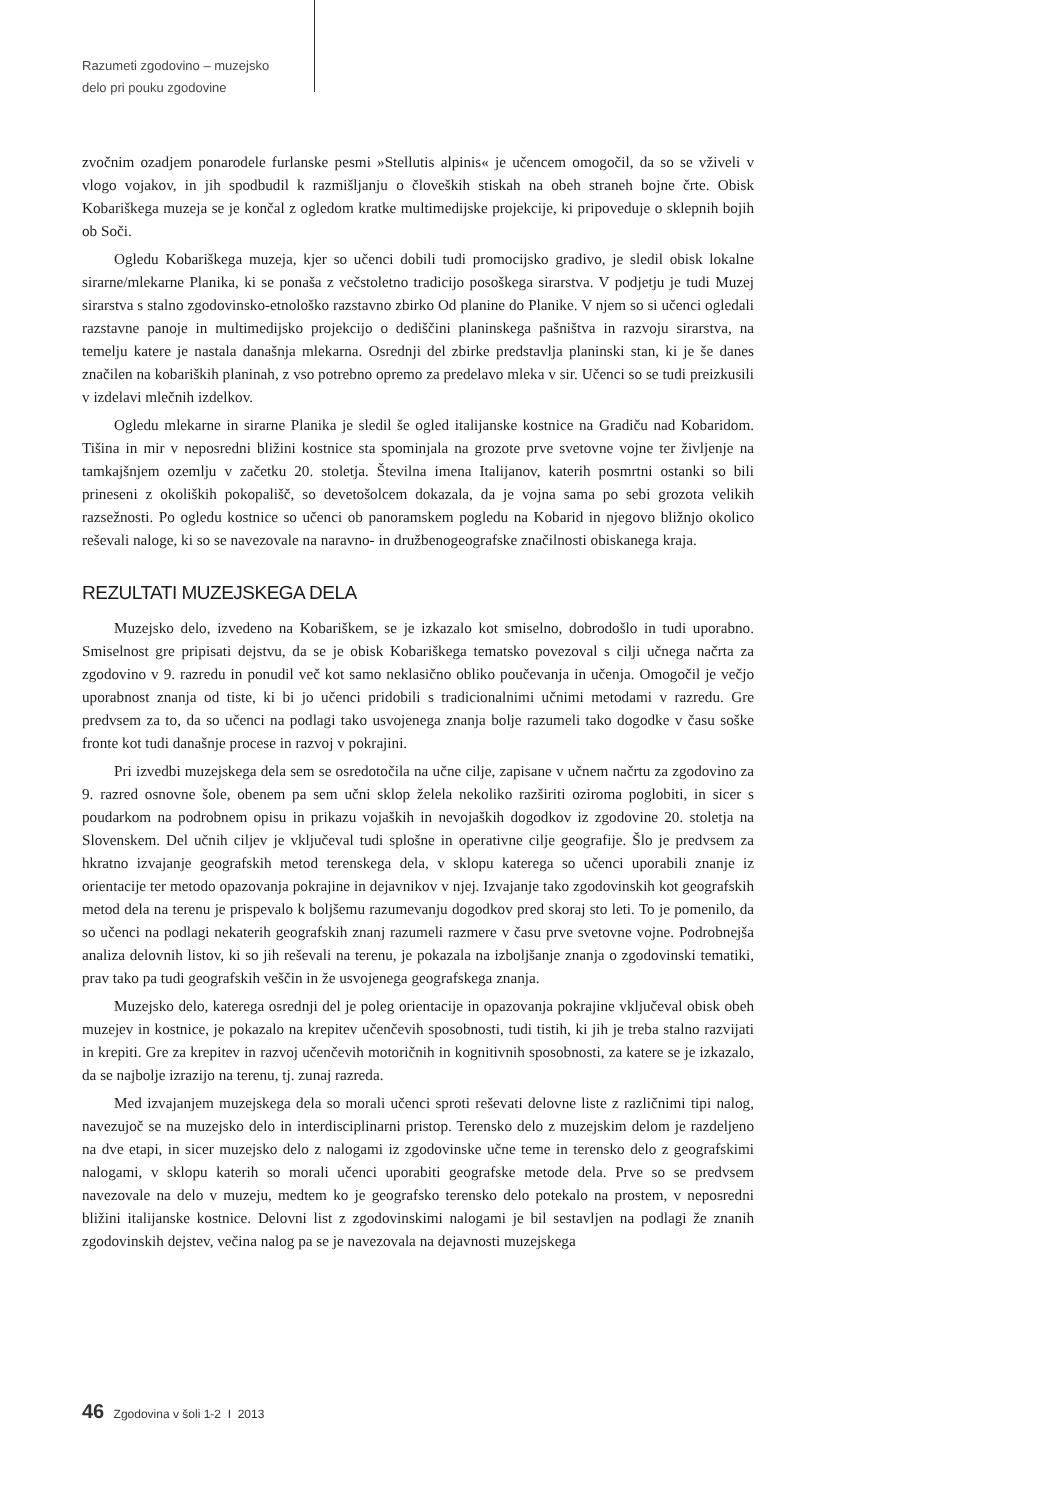Razumeti zgodovino – muzejsko
delo pri pouku zgodovine
zvočnim ozadjem ponarodele furlanske pesmi »Stellutis alpinis« je učencem omogočil, da so se vživeli v vlogo vojakov, in jih spodbudil k razmišljanju o človeških stiskah na obeh straneh bojne črte. Obisk Kobariškega muzeja se je končal z ogledom kratke multimedijske projekcije, ki pripoveduje o sklepnih bojih ob Soči.
Ogledu Kobariškega muzeja, kjer so učenci dobili tudi promocijsko gradivo, je sledil obisk lokalne sirarne/mlekarne Planika, ki se ponaša z večstoletno tradicijo posoškega sirarstva. V podjetju je tudi Muzej sirarstva s stalno zgodovinsko-etnološko razstavno zbirko Od planine do Planike. V njem so si učenci ogledali razstavne panoje in multimedijsko projekcijo o dediščini planinskega pašništva in razvoju sirarstva, na temelju katere je nastala današnja mlekarna. Osrednji del zbirke predstavlja planinski stan, ki je še danes značilen na kobariških planinah, z vso potrebno opremo za predelavo mleka v sir. Učenci so se tudi preizkusili v izdelavi mlečnih izdelkov.
Ogledu mlekarne in sirarne Planika je sledil še ogled italijanske kostnice na Gradiču nad Kobaridom. Tišina in mir v neposredni bližini kostnice sta spominjala na grozote prve svetovne vojne ter življenje na tamkajšnjem ozemlju v začetku 20. stoletja. Številna imena Italijanov, katerih posmrtni ostanki so bili prineseni z okoliških pokopališč, so devetošolcem dokazala, da je vojna sama po sebi grozota velikih razsežnosti. Po ogledu kostnice so učenci ob panoramskem pogledu na Kobarid in njegovo bližnjo okolico reševali naloge, ki so se navezovale na naravno- in družbenogeografske značilnosti obiskanega kraja.
REZULTATI MUZEJSKEGA DELA
Muzejsko delo, izvedeno na Kobariškem, se je izkazalo kot smiselno, dobrodošlo in tudi uporabno. Smiselnost gre pripisati dejstvu, da se je obisk Kobariškega tematsko povezoval s cilji učnega načrta za zgodovino v 9. razredu in ponudil več kot samo neklasično obliko poučevanja in učenja. Omogočil je večjo uporabnost znanja od tiste, ki bi jo učenci pridobili s tradicionalnimi učnimi metodami v razredu. Gre predvsem za to, da so učenci na podlagi tako usvojenega znanja bolje razumeli tako dogodke v času soške fronte kot tudi današnje procese in razvoj v pokrajini.
Pri izvedbi muzejskega dela sem se osredotočila na učne cilje, zapisane v učnem načrtu za zgodovino za 9. razred osnovne šole, obenem pa sem učni sklop želela nekoliko razširiti oziroma poglobiti, in sicer s poudarkom na podrobnem opisu in prikazu vojaških in nevojaških dogodkov iz zgodovine 20. stoletja na Slovenskem. Del učnih ciljev je vključeval tudi splošne in operativne cilje geografije. Šlo je predvsem za hkratno izvajanje geografskih metod terenskega dela, v sklopu katerega so učenci uporabili znanje iz orientacije ter metodo opazovanja pokrajine in dejavnikov v njej. Izvajanje tako zgodovinskih kot geografskih metod dela na terenu je prispevalo k boljšemu razumevanju dogodkov pred skoraj sto leti. To je pomenilo, da so učenci na podlagi nekaterih geografskih znanj razumeli razmere v času prve svetovne vojne. Podrobnejša analiza delovnih listov, ki so jih reševali na terenu, je pokazala na izboljšanje znanja o zgodovinski tematiki, prav tako pa tudi geografskih veščin in že usvojenega geografskega znanja.
Muzejsko delo, katerega osrednji del je poleg orientacije in opazovanja pokrajine vključeval obisk obeh muzejev in kostnice, je pokazalo na krepitev učenčevih sposobnosti, tudi tistih, ki jih je treba stalno razvijati in krepiti. Gre za krepitev in razvoj učenčevih motoričnih in kognitivnih sposobnosti, za katere se je izkazalo, da se najbolje izrazijo na terenu, tj. zunaj razreda.
Med izvajanjem muzejskega dela so morali učenci sproti reševati delovne liste z različnimi tipi nalog, navezujoč se na muzejsko delo in interdisciplinarni pristop. Terensko delo z muzejskim delom je razdeljeno na dve etapi, in sicer muzejsko delo z nalogami iz zgodovinske učne teme in terensko delo z geografskimi nalogami, v sklopu katerih so morali učenci uporabiti geografske metode dela. Prve so se predvsem navezovale na delo v muzeju, medtem ko je geografsko terensko delo potekalo na prostem, v neposredni bližini italijanske kostnice. Delovni list z zgodovinskimi nalogami je bil sestavljen na podlagi že znanih zgodovinskih dejstev, večina nalog pa se je navezovala na dejavnosti muzejskega
46 Zgodovina v šoli 1-2 I 2013